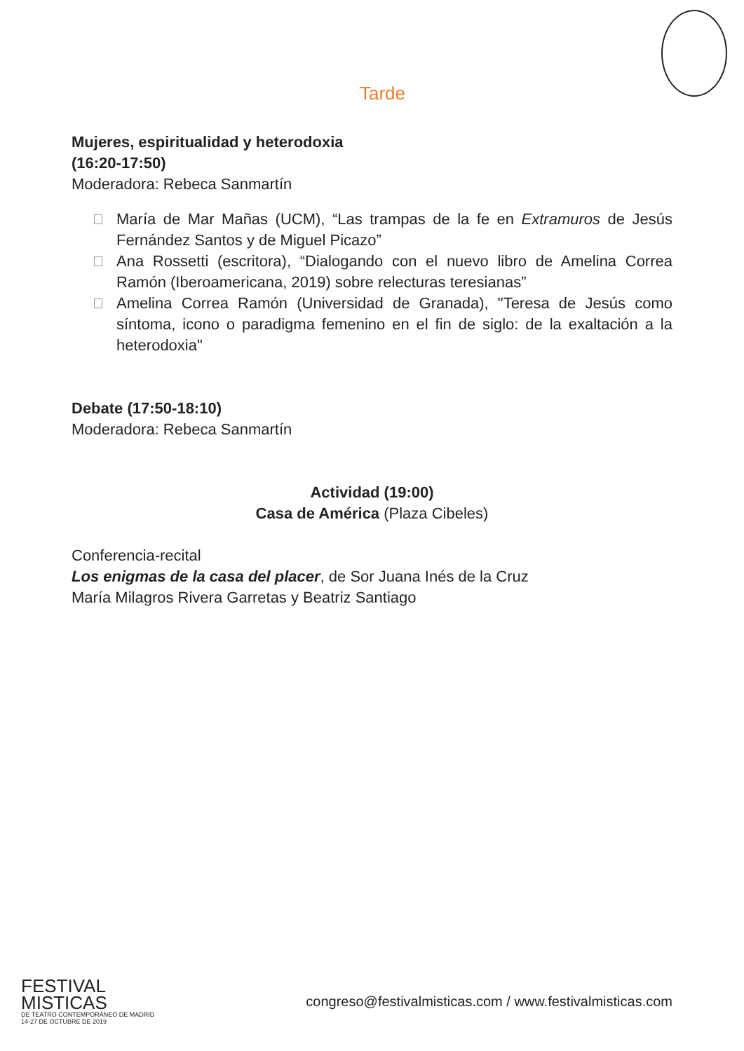Tarde
Mujeres, espiritualidad y heterodoxia
(16:20-17:50)
Moderadora: Rebeca Sanmartín
María de Mar Mañas (UCM), “Las trampas de la fe en Extramuros de Jesús Fernández Santos y de Miguel Picazo”
Ana Rossetti (escritora), “Dialogando con el nuevo libro de Amelina Correa Ramón (Iberoamericana, 2019) sobre relecturas teresianas”
Amelina Correa Ramón (Universidad de Granada), "Teresa de Jesús como síntoma, icono o paradigma femenino en el fin de siglo: de la exaltación a la heterodoxia"
Debate (17:50-18:10)
Moderadora: Rebeca Sanmartín
Actividad (19:00)
Casa de América (Plaza Cibeles)
Conferencia-recital
Los enigmas de la casa del placer, de Sor Juana Inés de la Cruz
María Milagros Rivera Garretas y Beatriz Santiago
FESTIVAL
MISTICAS
DE TEATRO CONTEMPORÁNEO DE MADRID
14-27 DE OCTUBRE DE 2019
congreso@festivalmisticas.com / www.festivalmisticas.com